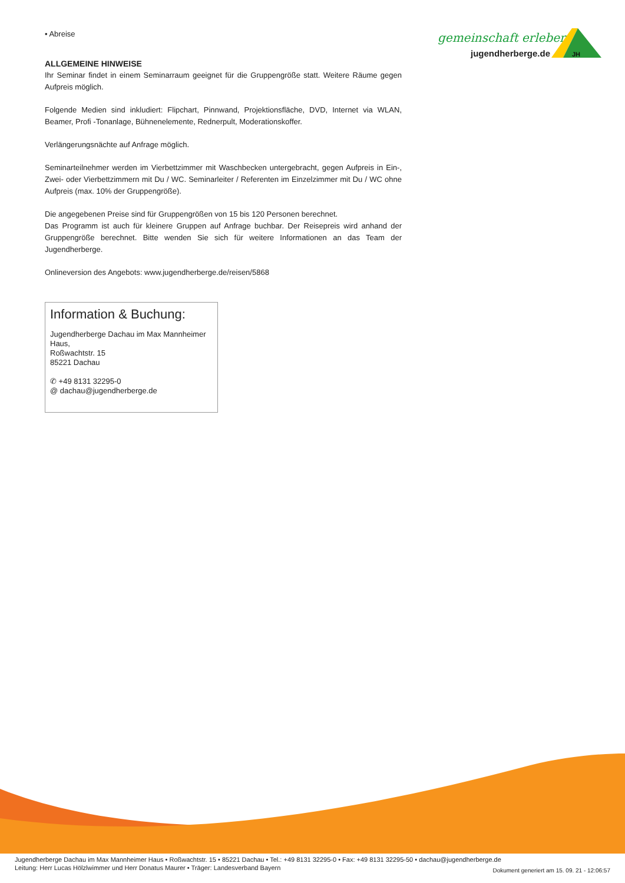gemeinschaft erleben
jugendherberge.de
JH
• Abreise
ALLGEMEINE HINWEISE
Ihr Seminar findet in einem Seminarraum geeignet für die Gruppengröße statt. Weitere Räume gegen Aufpreis möglich.
Folgende Medien sind inkludiert: Flipchart, Pinnwand, Projektionsfläche, DVD, Internet via WLAN, Beamer, Profi -Tonanlage, Bühnenelemente, Rednerpult, Moderationskoffer.
Verlängerungsnächte auf Anfrage möglich.
Seminarteilnehmer werden im Vierbettzimmer mit Waschbecken untergebracht, gegen Aufpreis in Ein-, Zwei- oder Vierbettzimmern mit Du / WC. Seminarleiter / Referenten im Einzelzimmer mit Du / WC ohne Aufpreis (max. 10% der Gruppengröße).
Die angegebenen Preise sind für Gruppengrößen von 15 bis 120 Personen berechnet.
Das Programm ist auch für kleinere Gruppen auf Anfrage buchbar. Der Reisepreis wird anhand der Gruppengröße berechnet. Bitte wenden Sie sich für weitere Informationen an das Team der Jugendherberge.
Onlineversion des Angebots: www.jugendherberge.de/reisen/5868
Information & Buchung:
Jugendherberge Dachau im Max Mannheimer Haus,
Roßwachtstr. 15
85221 Dachau
✆ +49 8131 32295-0
@ dachau@jugendherberge.de
Jugendherberge Dachau im Max Mannheimer Haus • Roßwachtstr. 15 • 85221 Dachau • Tel.: +49 8131 32295-0 • Fax: +49 8131 32295-50 • dachau@jugendherberge.de
Leitung: Herr Lucas Hölzlwimmer und Herr Donatus Maurer • Träger: Landesverband Bayern
Dokument generiert am 15. 09. 21 - 12:06:57